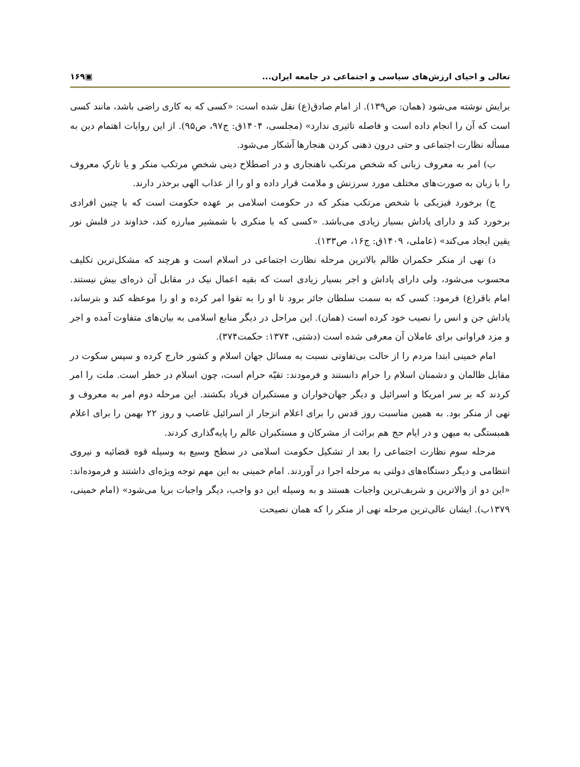تعالی و احیای ارزش‌های سیاسی و اجتماعی در جامعه ایران... ▣۱۶۹
برایش نوشته می‌شود (همان: ص۱۳۹). از امام صادق(ع) نقل شده است: «کسی که به کاری راضی باشد، مانند کسی است که آن را انجام داده است و فاصله تاثیری ندارد» (مجلسی، ۱۴۰۴ق: ج۹۷، ص۹۵). از این روایات اهتمام دین به مسأله نظارت اجتماعی و حتی درون ذهنی کردن هنجارها آشکار می‌شود.
ب) امر به معروف زبانی که شخص مرتکب ناهنجاری و در اصطلاح دینی شخصِ مرتکب منکر و یا تارکِ معروف را با زبان به صورت‌های مختلف مورد سرزنش و ملامت قرار داده و او را از عذاب الهی برحذر دارند.
ج) برخورد فیزیکی با شخص مرتکب منکر که در حکومت اسلامی بر عهده حکومت است که با چنین افرادی برخورد کند و دارای پاداش بسیار زیادی می‌باشد. «کسی که با منکری با شمشیر مبارزه کند، خداوند در قلبش نور یقین ایجاد می‌کند» (عاملی، ۱۴۰۹ق: ج۱۶، ص۱۳۳).
د) نهی از منکر حکمران ظالم بالاترین مرحله نظارت اجتماعی در اسلام است و هرچند که مشکل‌ترین تکلیف محسوب می‌شود، ولی دارای پاداش و اجر بسیار زیادی است که بقیه اعمال نیک در مقابل آن ذره‌ای بیش نیستند. امام باقر(ع) فرمود: کسی که به سمت سلطان جائر برود تا او را به تقوا امر کرده و او را موعظه کند و بترساند، پاداش جن و انس را نصیب خود کرده است (همان). این مراحل در دیگر منابع اسلامی به بیان‌های متفاوت آمده و اجر و مزد فراوانی برای عاملان آن معرفی شده است (دشتی، ۱۳۷۴: حکمت۳۷۴).
امام خمینی ابتدا مردم را از حالت بی‌تفاوتی نسبت به مسائل جهان اسلام و کشور خارج کرده و سپس سکوت در مقابل ظالمان و دشمنان اسلام را حرام دانستند و فرمودند: تقیّه حرام است، چون اسلام در خطر است. ملت را امر کردند که بر سر امریکا و اسرائیل و دیگر جهان‌خواران و مستکبران فریاد بکشند. این مرحله دوم امر به معروف و نهی از منکر بود. به همین مناسبت روز قدس را برای اعلام انزجار از اسرائیل غاصب و روز ۲۲ بهمن را برای اعلام همبستگی به میهن و در ایام حج هم برائت از مشرکان و مستکبران عالم را پایه‌گذاری کردند.
مرحله سوم نظارت اجتماعی را بعد از تشکیل حکومت اسلامی در سطح وسیع به وسیله قوه قضائیه و نیروی انتظامی و دیگر دستگاه‌های دولتی به مرحله اجرا در آوردند. امام خمینی به این مهم توجه ویژه‌ای داشتند و فرموده‌اند: «این دو از والاترین و شریف‌ترین واجبات هستند و به وسیله این دو واجب، دیگر واجبات برپا می‌شود» (امام خمینی، ۱۳۷۹ب). ایشان عالی‌ترین مرحله نهی از منکر را که همان نصیحت